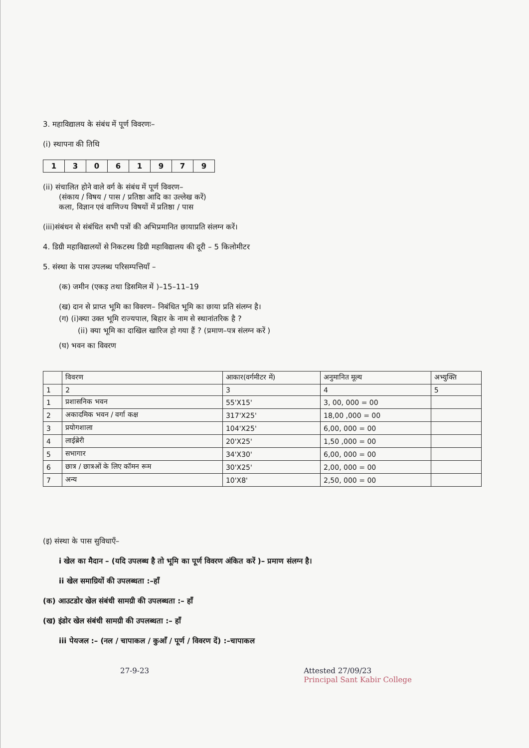3. महाविद्यालय के संबंध में पूर्ण विवरणः–
(i) स्थापना की तिथि
| 1 | 3 | 0 | 6 | 1 | 9 | 7 | 9 |
(ii) संचालित होने वाले वर्ग के संबंध में पूर्ण विवरण–
(संकाय / विषय / पास / प्रतिष्ठा आदि का उल्लेख करें)
कला, विज्ञान एवं वाणिज्य विषयों में प्रतिष्ठा / पास
(iii)संबंधन से संबंधित सभी पत्रों की अभिप्रमानित छायाप्रति संलग्न करें।
4. डिग्री महाविद्यालयों से निकटस्थ डिग्री महाविद्यालय की दूरी – 5 किलोमीटर
5. संस्था के पास उपलब्ध परिसम्पत्तियाँ –
(क) जमीन (एकड़ तथा डिसमिल में )–15–11–19
(ख) दान से प्राप्त भूमि का विवरण– निबंधित भूमि का छाया प्रति संलग्न है।
(ग) (i)क्या उक्त भूमि राज्यपाल, बिहार के नाम से स्थानांतरिक है ?
(ii) क्या भूमि का दाखिल खारिज हो गया हैं ? (प्रमाण–पत्र संलग्न करें )
(घ) भवन का विवरण
| | विवरण | आकार(वर्गमीटर में) | अनुमानित मूल्य | अभ्युक्ति |
| 1 | 2 | 3 | 4 | 5 |
| 1 | प्रशासनिक भवन | 55'X15' | 3, 00, 000 = 00 | |
| 2 | अकादमिक भवन / वर्गा कक्ष | 317'X25' | 18,00 ,000 = 00 | |
| 3 | प्रयोगशाला | 104'X25' | 6,00, 000 = 00 | |
| 4 | लाईब्रेरी | 20'X25' | 1,50 ,000 = 00 | |
| 5 | सभागार | 34'X30' | 6,00, 000 = 00 | |
| 6 | छात्र / छात्रओं के लिए कॉमन रूम | 30'X25' | 2,00, 000 = 00 | |
| 7 | अन्य | 10'X8' | 2,50, 000 = 00 | |
(इ) संस्था के पास सुविधाएँ–
i खेल का मैदान – (यदि उपलब्ध है तो भूमि का पूर्ण विवरण अंकित करें )– प्रमाण संलग्न है।
ii खेल समाग्रियों की उपलब्धता :–हाँ
(क) आउटडोर खेल संबंधी सामग्री की उपलब्धता :– हाँ
(ख) इंडोर खेल संबंधी सामग्री की उपलब्धता :– हाँ
iii पेयजल :– (नल / चापाकल / कुआँ / पूर्ण / विवरण दें) :–चापाकल
27-9-23 Attested 27/09/23
Principal Sant Kabir College